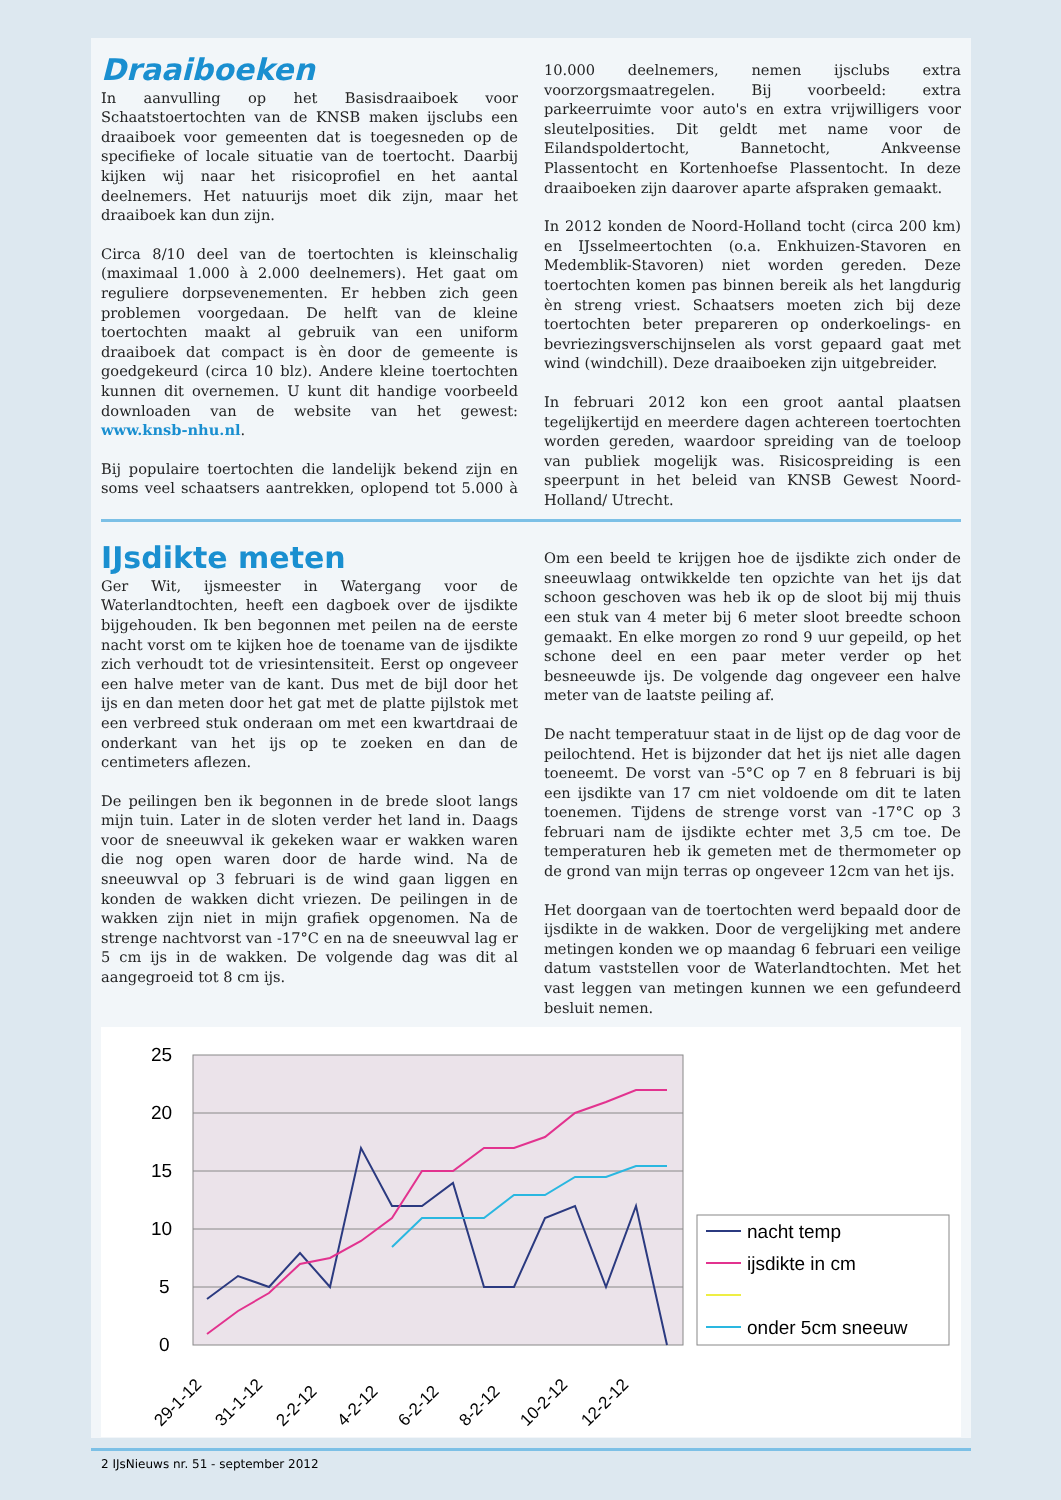Draaiboeken
In aanvulling op het Basisdraaiboek voor Schaatstoertochten van de KNSB maken ijsclubs een draaiboek voor gemeenten dat is toegesneden op de specifieke of locale situatie van de toertocht. Daarbij kijken wij naar het risicoprofiel en het aantal deelnemers. Het natuurijs moet dik zijn, maar het draaiboek kan dun zijn.
Circa 8/10 deel van de toertochten is kleinschalig (maximaal 1.000 à 2.000 deelnemers). Het gaat om reguliere dorpsevenementen. Er hebben zich geen problemen voorgedaan. De helft van de kleine toertochten maakt al gebruik van een uniform draaiboek dat compact is èn door de gemeente is goedgekeurd (circa 10 blz). Andere kleine toertochten kunnen dit overnemen. U kunt dit handige voorbeeld downloaden van de website van het gewest: www.knsb-nhu.nl.
Bij populaire toertochten die landelijk bekend zijn en soms veel schaatsers aantrekken, oplopend tot 5.000 à 10.000 deelnemers, nemen ijsclubs extra voorzorgsmaatregelen. Bij voorbeeld: extra parkeerruimte voor auto's en extra vrijwilligers voor sleutelposities. Dit geldt met name voor de Eilandspoldertocht, Bannetocht, Ankveense Plassentocht en Kortenhoefse Plassentocht. In deze draaiboeken zijn daarover aparte afspraken gemaakt.
In 2012 konden de Noord-Holland tocht (circa 200 km) en IJsselmeertochten (o.a. Enkhuizen-Stavoren en Medemblik-Stavoren) niet worden gereden. Deze toertochten komen pas binnen bereik als het langdurig èn streng vriest. Schaatsers moeten zich bij deze toertochten beter prepareren op onderkoelings- en bevriezingsverschijnselen als vorst gepaard gaat met wind (windchill). Deze draaiboeken zijn uitgebreider.
In februari 2012 kon een groot aantal plaatsen tegelijkertijd en meerdere dagen achtereen toertochten worden gereden, waardoor spreiding van de toeloop van publiek mogelijk was. Risicospreiding is een speerpunt in het beleid van KNSB Gewest Noord-Holland/ Utrecht.
IJsdikte meten
Ger Wit, ijsmeester in Watergang voor de Waterlandtochten, heeft een dagboek over de ijsdikte bijgehouden. Ik ben begonnen met peilen na de eerste nacht vorst om te kijken hoe de toename van de ijsdikte zich verhoudt tot de vriesintensiteit. Eerst op ongeveer een halve meter van de kant. Dus met de bijl door het ijs en dan meten door het gat met de platte pijlstok met een verbreed stuk onderaan om met een kwartdraai de onderkant van het ijs op te zoeken en dan de centimeters aflezen.
De peilingen ben ik begonnen in de brede sloot langs mijn tuin. Later in de sloten verder het land in. Daags voor de sneeuwval ik gekeken waar er wakken waren die nog open waren door de harde wind. Na de sneeuwval op 3 februari is de wind gaan liggen en konden de wakken dicht vriezen. De peilingen in de wakken zijn niet in mijn grafiek opgenomen. Na de strenge nachtvorst van -17°C en na de sneeuwval lag er 5 cm ijs in de wakken. De volgende dag was dit al aangegroeid tot 8 cm ijs.
Om een beeld te krijgen hoe de ijsdikte zich onder de sneeuwlaag ontwikkelde ten opzichte van het ijs dat schoon geschoven was heb ik op de sloot bij mij thuis een stuk van 4 meter bij 6 meter sloot breedte schoon gemaakt. En elke morgen zo rond 9 uur gepeild, op het schone deel en een paar meter verder op het besneeuwde ijs. De volgende dag ongeveer een halve meter van de laatste peiling af.
De nacht temperatuur staat in de lijst op de dag voor de peilochtend. Het is bijzonder dat het ijs niet alle dagen toeneemt. De vorst van -5°C op 7 en 8 februari is bij een ijsdikte van 17 cm niet voldoende om dit te laten toenemen. Tijdens de strenge vorst van -17°C op 3 februari nam de ijsdikte echter met 3,5 cm toe. De temperaturen heb ik gemeten met de thermometer op de grond van mijn terras op ongeveer 12cm van het ijs.
Het doorgaan van de toertochten werd bepaald door de ijsdikte in de wakken. Door de vergelijking met andere metingen konden we op maandag 6 februari een veilige datum vaststellen voor de Waterlandtochten. Met het vast leggen van metingen kunnen we een gefundeerd besluit nemen.
25
20
15
10
5
0
29-1-12
31-1-12
2-2-12
4-2-12
6-2-12
8-2-12
10-2-12
12-2-12
nacht temp
ijsdikte in cm
onder 5cm sneeuw
2 IJsNieuws nr. 51 - september 2012